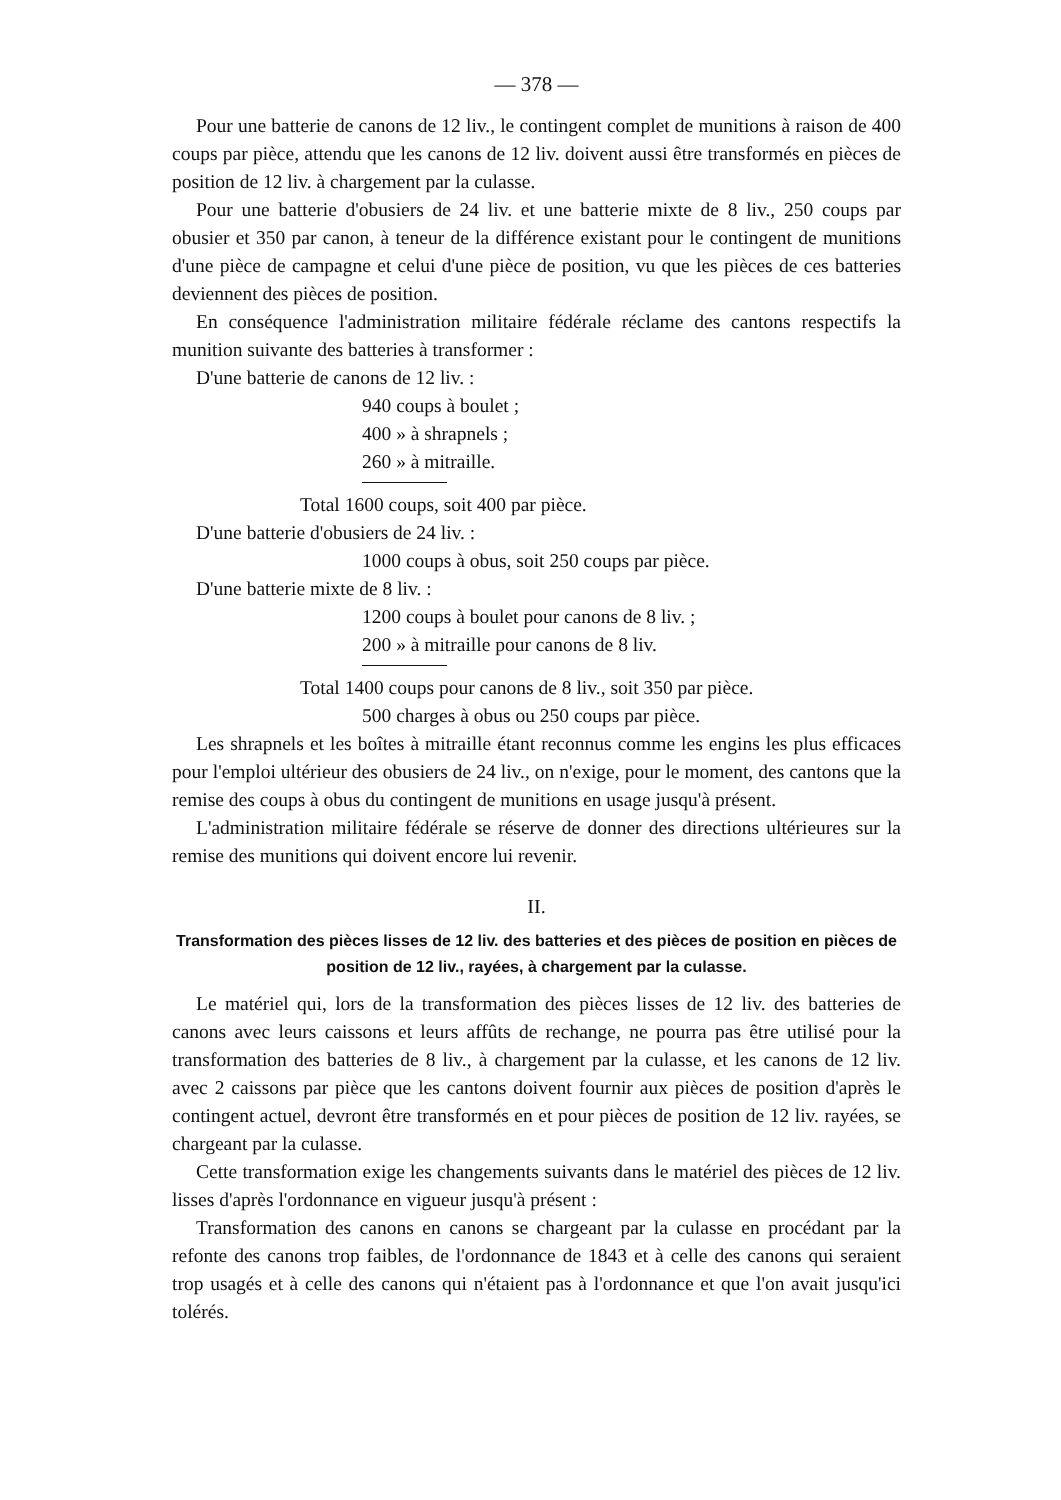— 378 —
Pour une batterie de canons de 12 liv., le contingent complet de munitions à raison de 400 coups par pièce, attendu que les canons de 12 liv. doivent aussi être transformés en pièces de position de 12 liv. à chargement par la culasse.
Pour une batterie d'obusiers de 24 liv. et une batterie mixte de 8 liv., 250 coups par obusier et 350 par canon, à teneur de la différence existant pour le contingent de munitions d'une pièce de campagne et celui d'une pièce de position, vu que les pièces de ces batteries deviennent des pièces de position.
En conséquence l'administration militaire fédérale réclame des cantons respectifs la munition suivante des batteries à transformer :
D'une batterie de canons de 12 liv. :
940 coups à boulet ;
400 » à shrapnels ;
260 » à mitraille.
Total 1600 coups, soit 400 par pièce.
D'une batterie d'obusiers de 24 liv. :
1000 coups à obus, soit 250 coups par pièce.
D'une batterie mixte de 8 liv. :
1200 coups à boulet pour canons de 8 liv. ;
200 » à mitraille pour canons de 8 liv.
Total 1400 coups pour canons de 8 liv., soit 350 par pièce.
500 charges à obus ou 250 coups par pièce.
Les shrapnels et les boîtes à mitraille étant reconnus comme les engins les plus efficaces pour l'emploi ultérieur des obusiers de 24 liv., on n'exige, pour le moment, des cantons que la remise des coups à obus du contingent de munitions en usage jusqu'à présent.
L'administration militaire fédérale se réserve de donner des directions ultérieures sur la remise des munitions qui doivent encore lui revenir.
II.
Transformation des pièces lisses de 12 liv. des batteries et des pièces de position en pièces de position de 12 liv., rayées, à chargement par la culasse.
Le matériel qui, lors de la transformation des pièces lisses de 12 liv. des batteries de canons avec leurs caissons et leurs affûts de rechange, ne pourra pas être utilisé pour la transformation des batteries de 8 liv., à chargement par la culasse, et les canons de 12 liv. avec 2 caissons par pièce que les cantons doivent fournir aux pièces de position d'après le contingent actuel, devront être transformés en et pour pièces de position de 12 liv. rayées, se chargeant par la culasse.
Cette transformation exige les changements suivants dans le matériel des pièces de 12 liv. lisses d'après l'ordonnance en vigueur jusqu'à présent :
Transformation des canons en canons se chargeant par la culasse en procédant par la refonte des canons trop faibles, de l'ordonnance de 1843 et à celle des canons qui seraient trop usagés et à celle des canons qui n'étaient pas à l'ordonnance et que l'on avait jusqu'ici tolérés.